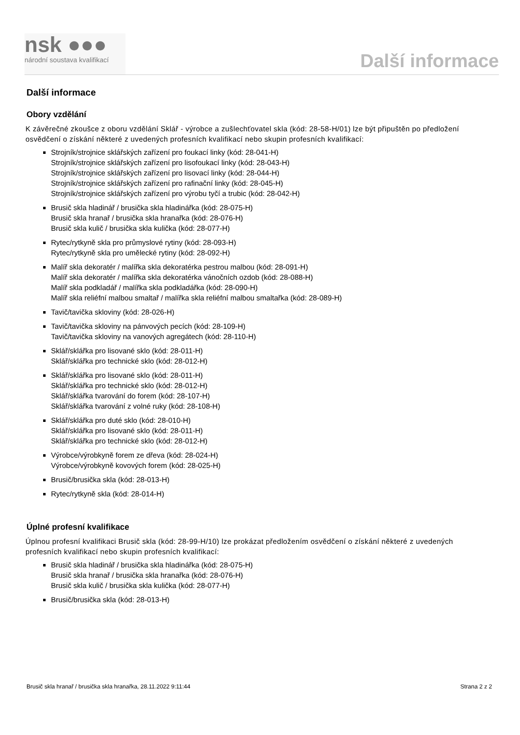nsk ●●●
národní soustava kvalifikací
Další informace
Další informace
Obory vzdělání
K závěrečné zkoušce z oboru vzdělání Sklář - výrobce a zušlechťovatel skla (kód: 28-58-H/01) lze být připuštěn po předložení osvědčení o získání některé z uvedených profesních kvalifikací nebo skupin profesních kvalifikací:
Strojník/strojnice sklářských zařízení pro foukací linky (kód: 28-041-H)
Strojník/strojnice sklářských zařízení pro lisofoukací linky (kód: 28-043-H)
Strojník/strojnice sklářských zařízení pro lisovací linky (kód: 28-044-H)
Strojník/strojnice sklářských zařízení pro rafinační linky (kód: 28-045-H)
Strojník/strojnice sklářských zařízení pro výrobu tyčí a trubic (kód: 28-042-H)
Brusič skla hladinář / brusička skla hladinářka (kód: 28-075-H)
Brusič skla hranař / brusička skla hranařka (kód: 28-076-H)
Brusič skla kulič / brusička skla kulička (kód: 28-077-H)
Rytec/rytkyně skla pro průmyslové rytiny (kód: 28-093-H)
Rytec/rytkyně skla pro umělecké rytiny (kód: 28-092-H)
Malíř skla dekoratér / malířka skla dekoratérka pestrou malbou (kód: 28-091-H)
Malíř skla dekoratér / malířka skla dekoratérka vánočních ozdob (kód: 28-088-H)
Malíř skla podkladář / malířka skla podkladářka (kód: 28-090-H)
Malíř skla reliéfní malbou smaltař / malířka skla reliéfní malbou smaltařka (kód: 28-089-H)
Tavič/tavička skloviny (kód: 28-026-H)
Tavič/tavička skloviny na pánvových pecích (kód: 28-109-H)
Tavič/tavička skloviny na vanových agregátech (kód: 28-110-H)
Sklář/sklářka pro lisované sklo (kód: 28-011-H)
Sklář/sklářka pro technické sklo (kód: 28-012-H)
Sklář/sklářka pro lisované sklo (kód: 28-011-H)
Sklář/sklářka pro technické sklo (kód: 28-012-H)
Sklář/sklářka tvarování do forem (kód: 28-107-H)
Sklář/sklářka tvarování z volné ruky (kód: 28-108-H)
Sklář/sklářka pro duté sklo (kód: 28-010-H)
Sklář/sklářka pro lisované sklo (kód: 28-011-H)
Sklář/sklářka pro technické sklo (kód: 28-012-H)
Výrobce/výrobkyně forem ze dřeva (kód: 28-024-H)
Výrobce/výrobkyně kovových forem (kód: 28-025-H)
Brusič/brusička skla (kód: 28-013-H)
Rytec/rytkyně skla (kód: 28-014-H)
Úplné profesní kvalifikace
Úplnou profesní kvalifikaci Brusič skla (kód: 28-99-H/10) lze prokázat předložením osvědčení o získání některé z uvedených profesních kvalifikací nebo skupin profesních kvalifikací:
Brusič skla hladinář / brusička skla hladinářka (kód: 28-075-H)
Brusič skla hranař / brusička skla hranařka (kód: 28-076-H)
Brusič skla kulič / brusička skla kulička (kód: 28-077-H)
Brusič/brusička skla (kód: 28-013-H)
Brusič skla hranař / brusička skla hranařka, 28.11.2022 9:11:44 Strana 2 z 2